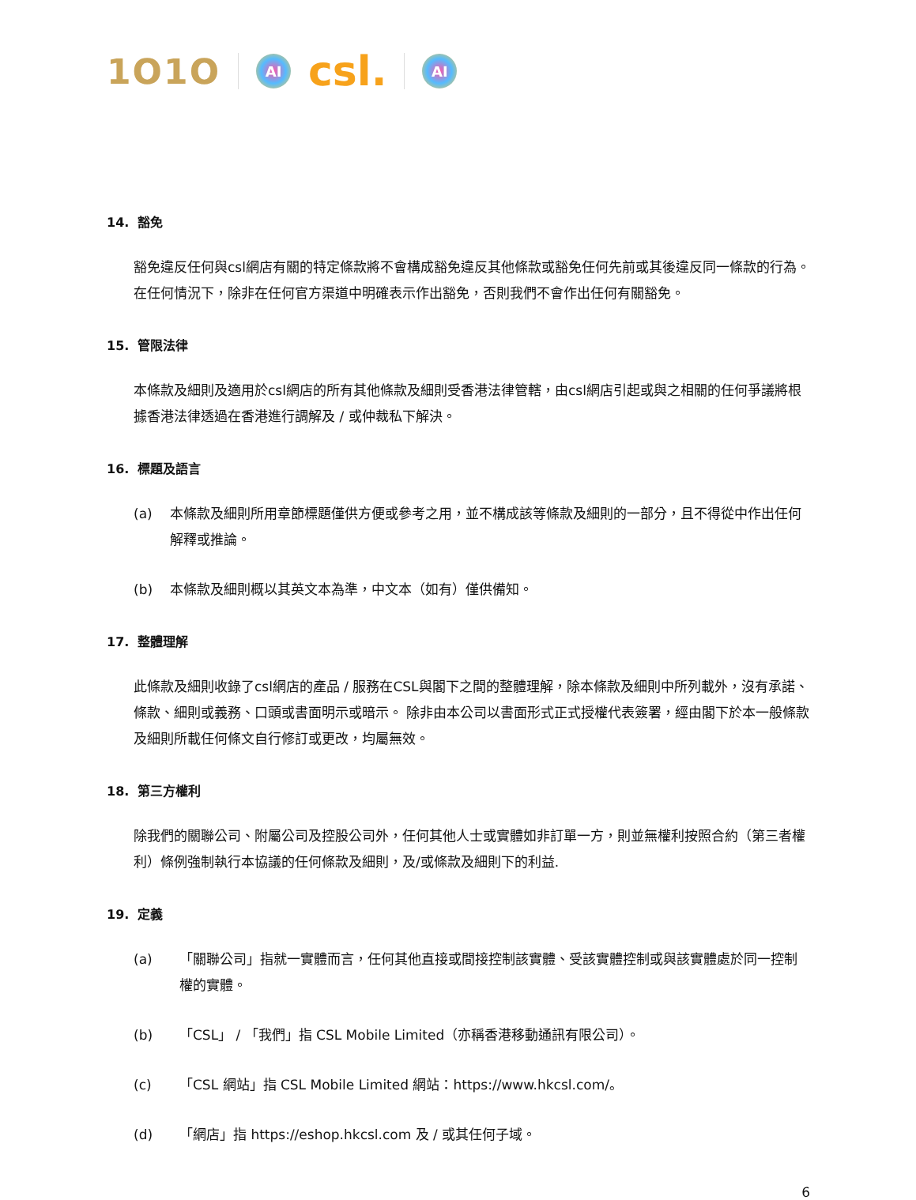1O1O AI csl. AI
14. 豁免
豁免違反任何與csl網店有關的特定條款將不會構成豁免違反其他條款或豁免任何先前或其後違反同一條款的行為。 在任何情況下，除非在任何官方渠道中明確表示作出豁免，否則我們不會作出任何有關豁免。
15. 管限法律
本條款及細則及適用於csl網店的所有其他條款及細則受香港法律管轄，由csl網店引起或與之相關的任何爭議將根據香港法律透過在香港進行調解及 / 或仲裁私下解決。
16. 標題及語言
(a) 本條款及細則所用章節標題僅供方便或參考之用，並不構成該等條款及細則的一部分，且不得從中作出任何解釋或推論。
(b) 本條款及細則概以其英文本為準，中文本（如有）僅供備知。
17. 整體理解
此條款及細則收錄了csl網店的產品 / 服務在CSL與閣下之間的整體理解，除本條款及細則中所列載外，沒有承諾、條款、細則或義務、口頭或書面明示或暗示。 除非由本公司以書面形式正式授權代表簽署，經由閣下於本一般條款及細則所載任何條文自行修訂或更改，均屬無效。
18. 第三方權利
除我們的關聯公司、附屬公司及控股公司外，任何其他人士或實體如非訂單一方，則並無權利按照合約（第三者權利）條例強制執行本協議的任何條款及細則，及/或條款及細則下的利益.
19. 定義
(a) 「關聯公司」指就一實體而言，任何其他直接或間接控制該實體、受該實體控制或與該實體處於同一控制權的實體。
(b) 「CSL」 / 「我們」指 CSL Mobile Limited（亦稱香港移動通訊有限公司）。
(c) 「CSL 網站」指 CSL Mobile Limited 網站：https://www.hkcsl.com/。
(d) 「網店」指 https://eshop.hkcsl.com 及 / 或其任何子域。
6